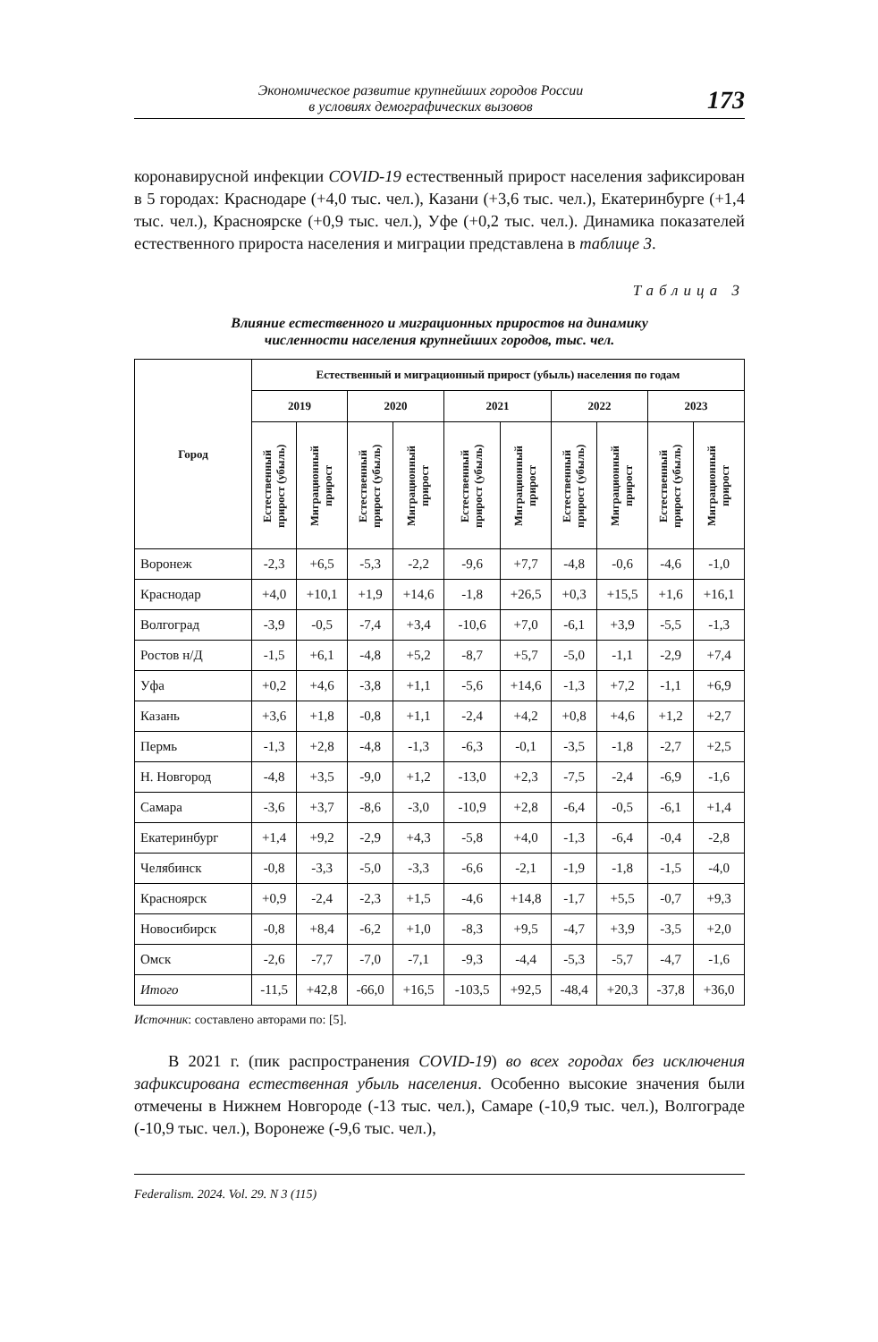Экономическое развитие крупнейших городов России
в условиях демографических вызовов
173
коронавирусной инфекции COVID-19 естественный прирост населения зафиксирован в 5 городах: Краснодаре (+4,0 тыс. чел.), Казани (+3,6 тыс. чел.), Екатеринбурге (+1,4 тыс. чел.), Красноярске (+0,9 тыс. чел.), Уфе (+0,2 тыс. чел.). Динамика показателей естественного прироста населения и миграции представлена в таблице 3.
Таблица 3
Влияние естественного и миграционных приростов на динамику
численности населения крупнейших городов, тыс. чел.
| Город | Естественный и миграционный прирост (убыль) населения по годам | | | | | | | | | |
| --- | --- | --- | --- | --- | --- | --- | --- | --- | --- | --- |
| | 2019 | | 2020 | | 2021 | | 2022 | | 2023 | |
| | Естественный прирост (убыль) | Миграционный прирост | Естественный прирост (убыль) | Миграционный прирост | Естественный прирост (убыль) | Миграционный прирост | Естественный прирост (убыль) | Миграционный прирост | Естественный прирост (убыль) | Миграционный прирост |
| Воронеж | -2,3 | +6,5 | -5,3 | -2,2 | -9,6 | +7,7 | -4,8 | -0,6 | -4,6 | -1,0 |
| Краснодар | +4,0 | +10,1 | +1,9 | +14,6 | -1,8 | +26,5 | +0,3 | +15,5 | +1,6 | +16,1 |
| Волгоград | -3,9 | -0,5 | -7,4 | +3,4 | -10,6 | +7,0 | -6,1 | +3,9 | -5,5 | -1,3 |
| Ростов н/Д | -1,5 | +6,1 | -4,8 | +5,2 | -8,7 | +5,7 | -5,0 | -1,1 | -2,9 | +7,4 |
| Уфа | +0,2 | +4,6 | -3,8 | +1,1 | -5,6 | +14,6 | -1,3 | +7,2 | -1,1 | +6,9 |
| Казань | +3,6 | +1,8 | -0,8 | +1,1 | -2,4 | +4,2 | +0,8 | +4,6 | +1,2 | +2,7 |
| Пермь | -1,3 | +2,8 | -4,8 | -1,3 | -6,3 | -0,1 | -3,5 | -1,8 | -2,7 | +2,5 |
| Н. Новгород | -4,8 | +3,5 | -9,0 | +1,2 | -13,0 | +2,3 | -7,5 | -2,4 | -6,9 | -1,6 |
| Самара | -3,6 | +3,7 | -8,6 | -3,0 | -10,9 | +2,8 | -6,4 | -0,5 | -6,1 | +1,4 |
| Екатеринбург | +1,4 | +9,2 | -2,9 | +4,3 | -5,8 | +4,0 | -1,3 | -6,4 | -0,4 | -2,8 |
| Челябинск | -0,8 | -3,3 | -5,0 | -3,3 | -6,6 | -2,1 | -1,9 | -1,8 | -1,5 | -4,0 |
| Красноярск | +0,9 | -2,4 | -2,3 | +1,5 | -4,6 | +14,8 | -1,7 | +5,5 | -0,7 | +9,3 |
| Новосибирск | -0,8 | +8,4 | -6,2 | +1,0 | -8,3 | +9,5 | -4,7 | +3,9 | -3,5 | +2,0 |
| Омск | -2,6 | -7,7 | -7,0 | -7,1 | -9,3 | -4,4 | -5,3 | -5,7 | -4,7 | -1,6 |
| Итого | -11,5 | +42,8 | -66,0 | +16,5 | -103,5 | +92,5 | -48,4 | +20,3 | -37,8 | +36,0 |
Источник: составлено авторами по: [5].
В 2021 г. (пик распространения COVID-19) во всех городах без исключения зафиксирована естественная убыль населения. Особенно высокие значения были отмечены в Нижнем Новгороде (-13 тыс. чел.), Самаре (-10,9 тыс. чел.), Волгограде (-10,9 тыс. чел.), Воронеже (-9,6 тыс. чел.),
Federalism. 2024. Vol. 29. N 3 (115)